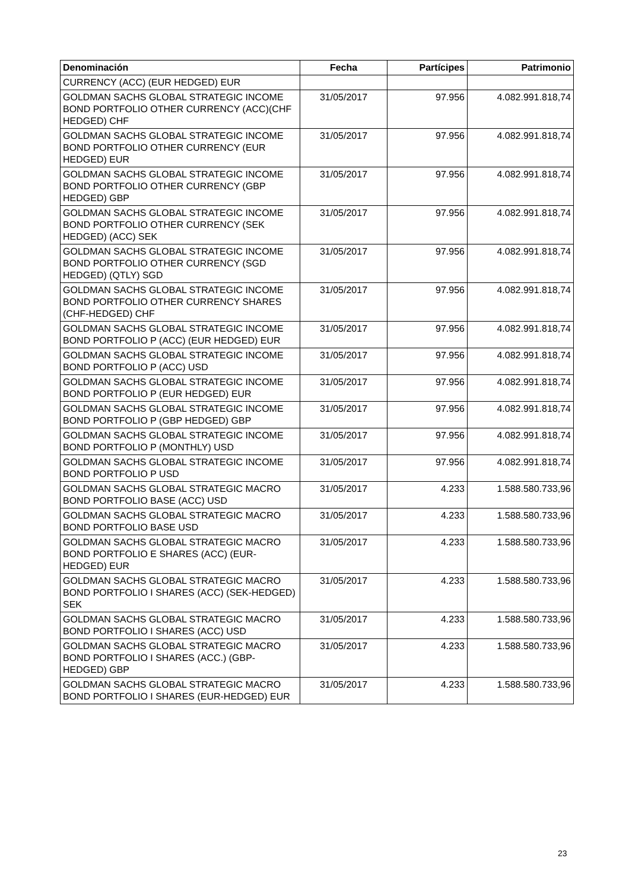| Denominación | Fecha | Partícipes | Patrimonio |
| --- | --- | --- | --- |
| CURRENCY (ACC) (EUR HEDGED) EUR | | | |
| GOLDMAN SACHS GLOBAL STRATEGIC INCOME BOND PORTFOLIO OTHER CURRENCY (ACC)(CHF HEDGED) CHF | 31/05/2017 | 97.956 | 4.082.991.818,74 |
| GOLDMAN SACHS GLOBAL STRATEGIC INCOME BOND PORTFOLIO OTHER CURRENCY (EUR HEDGED) EUR | 31/05/2017 | 97.956 | 4.082.991.818,74 |
| GOLDMAN SACHS GLOBAL STRATEGIC INCOME BOND PORTFOLIO OTHER CURRENCY (GBP HEDGED) GBP | 31/05/2017 | 97.956 | 4.082.991.818,74 |
| GOLDMAN SACHS GLOBAL STRATEGIC INCOME BOND PORTFOLIO OTHER CURRENCY (SEK HEDGED) (ACC) SEK | 31/05/2017 | 97.956 | 4.082.991.818,74 |
| GOLDMAN SACHS GLOBAL STRATEGIC INCOME BOND PORTFOLIO OTHER CURRENCY (SGD HEDGED) (QTLY) SGD | 31/05/2017 | 97.956 | 4.082.991.818,74 |
| GOLDMAN SACHS GLOBAL STRATEGIC INCOME BOND PORTFOLIO OTHER CURRENCY SHARES (CHF-HEDGED) CHF | 31/05/2017 | 97.956 | 4.082.991.818,74 |
| GOLDMAN SACHS GLOBAL STRATEGIC INCOME BOND PORTFOLIO P (ACC) (EUR HEDGED) EUR | 31/05/2017 | 97.956 | 4.082.991.818,74 |
| GOLDMAN SACHS GLOBAL STRATEGIC INCOME BOND PORTFOLIO P (ACC) USD | 31/05/2017 | 97.956 | 4.082.991.818,74 |
| GOLDMAN SACHS GLOBAL STRATEGIC INCOME BOND PORTFOLIO P (EUR HEDGED) EUR | 31/05/2017 | 97.956 | 4.082.991.818,74 |
| GOLDMAN SACHS GLOBAL STRATEGIC INCOME BOND PORTFOLIO P (GBP HEDGED) GBP | 31/05/2017 | 97.956 | 4.082.991.818,74 |
| GOLDMAN SACHS GLOBAL STRATEGIC INCOME BOND PORTFOLIO P (MONTHLY) USD | 31/05/2017 | 97.956 | 4.082.991.818,74 |
| GOLDMAN SACHS GLOBAL STRATEGIC INCOME BOND PORTFOLIO P USD | 31/05/2017 | 97.956 | 4.082.991.818,74 |
| GOLDMAN SACHS GLOBAL STRATEGIC MACRO BOND PORTFOLIO BASE (ACC) USD | 31/05/2017 | 4.233 | 1.588.580.733,96 |
| GOLDMAN SACHS GLOBAL STRATEGIC MACRO BOND PORTFOLIO BASE USD | 31/05/2017 | 4.233 | 1.588.580.733,96 |
| GOLDMAN SACHS GLOBAL STRATEGIC MACRO BOND PORTFOLIO E SHARES (ACC) (EUR-HEDGED) EUR | 31/05/2017 | 4.233 | 1.588.580.733,96 |
| GOLDMAN SACHS GLOBAL STRATEGIC MACRO BOND PORTFOLIO I SHARES (ACC) (SEK-HEDGED) SEK | 31/05/2017 | 4.233 | 1.588.580.733,96 |
| GOLDMAN SACHS GLOBAL STRATEGIC MACRO BOND PORTFOLIO I SHARES (ACC) USD | 31/05/2017 | 4.233 | 1.588.580.733,96 |
| GOLDMAN SACHS GLOBAL STRATEGIC MACRO BOND PORTFOLIO I SHARES (ACC.) (GBP-HEDGED) GBP | 31/05/2017 | 4.233 | 1.588.580.733,96 |
| GOLDMAN SACHS GLOBAL STRATEGIC MACRO BOND PORTFOLIO I SHARES (EUR-HEDGED) EUR | 31/05/2017 | 4.233 | 1.588.580.733,96 |
23